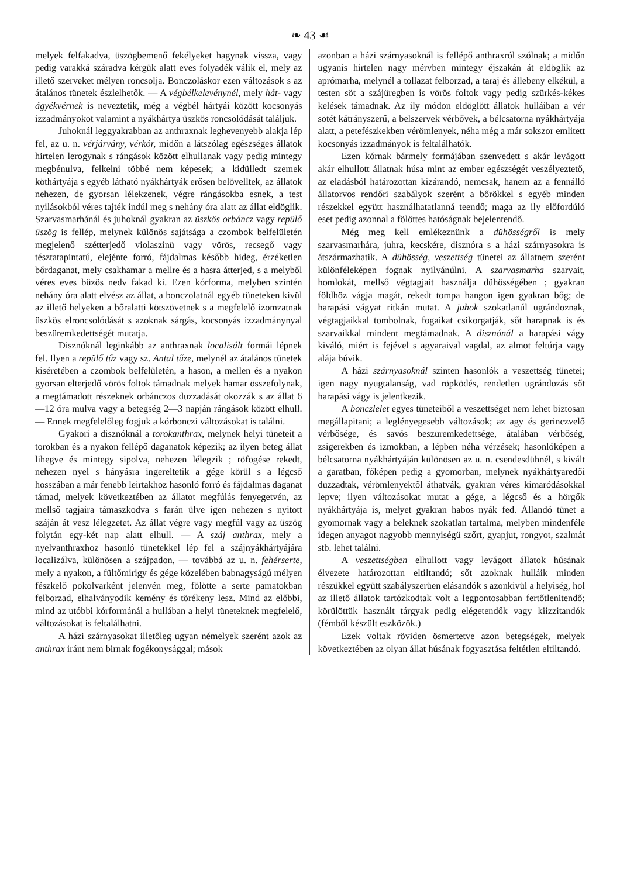❧ 43 ☙
melyek felfakadva, üszögbemenő fekélyeket hagynak vissza, vagy pedig varakká száradva kérgük alatt eves folyadék válik el, mely az illető szerveket mélyen roncsolja. Bonczoláskor ezen változások s az átalános tünetek észlelhetők. — A végbélkelevénynél, mely hát- vagy ágyékvérnek is neveztetik, még a végbél hártyái között kocsonyás izzadmányokot valamint a nyákhártya üszkös roncsolódását találjuk.
Juhoknál leggyakrabban az anthraxnak leghevenyebb alakja lép fel, az u. n. vérjárvány, vérkór, midőn a látszólag egészséges állatok hirtelen lerogynak s rángások között elhullanak vagy pedig mintegy megbénulva, felkelni többé nem képesek; a kidülledt szemek köthártyája s egyéb látható nyákhártyák erősen belövelltek, az állatok nehezen, de gyorsan lélekzenek, végre rángásokba esnek, a test nyilásokból véres tajték indúl meg s nehány óra alatt az állat eldöglik. Szarvasmarhánál és juhoknál gyakran az üszkös orbáncz vagy repülő üszög is fellép, melynek különös sajátsága a czombok belfelületén megjelenő szétterjedő violaszinü vagy vörös, recsegő vagy tésztatapintatú, elejénte forró, fájdalmas később hideg, érzéketlen bőrdaganat, mely csakhamar a mellre és a hasra átterjed, s a melyből véres eves büzös nedv fakad ki. Ezen kórforma, melyben szintén nehány óra alatt elvész az állat, a bonczolatnál egyéb tüneteken kivül az illető helyeken a bőralatti kötszövetnek s a megfelelő izomzatnak üszkös elroncsolódását s azoknak sárgás, kocsonyás izzadmánynyal beszüremkedettségét mutatja.
Disznóknál leginkább az anthraxnak localisált formái lépnek fel. Ilyen a repülő tűz vagy sz. Antal tűze, melynél az átalános tünetek kiséretében a czombok belfelületén, a hason, a mellen és a nyakon gyorsan elterjedő vörös foltok támadnak melyek hamar összefolynak, a megtámadott részeknek orbánczos duzzadását okozzák s az állat 6—12 óra mulva vagy a betegség 2—3 napján rángások között elhull. — Ennek megfelelőleg fogjuk a kórbonczi változásokat is találni.
Gyakori a disznóknál a torokanthrax, melynek helyi tüneteit a torokban és a nyakon fellépő daganatok képezik; az ilyen beteg állat lihegve és mintegy sipolva, nehezen lélegzik ; röfögése rekedt, nehezen nyel s hányásra ingereltetik a gége körül s a légcső hosszában a már fenebb leirtakhoz hasonló forró és fájdalmas daganat támad, melyek következtében az állatot megfúlás fenyegetvén, az mellső tagjaira támaszkodva s farán ülve igen nehezen s nyitott száján át vesz lélegzetet. Az állat végre vagy megfúl vagy az üszög folytán egy-két nap alatt elhull. — A száj anthrax, mely a nyelvanthraxhoz hasonló tünetekkel lép fel a szájnyákhártyájára localizálva, különösen a szájpadon, — továbbá az u. n. fehérserte, mely a nyakon, a fültőmirigy és gége közelében babnagyságú mélyen fészkelő pokolvarként jelenvén meg, fölötte a serte pamatokban felborzad, elhalványodik kemény és törékeny lesz. Mind az előbbi, mind az utóbbi kórformánál a hullában a helyi tüneteknek megfelelő, változásokat is feltalálhatni.
A házi szárnyasokat illetőleg ugyan némelyek szerént azok az anthrax iránt nem birnak fogékonysággal; mások
azonban a házi szárnyasoknál is fellépő anthraxról szólnak; a midőn ugyanis hirtelen nagy mérvben mintegy éjszakán át eldöglik az aprómarha, melynél a tollazat felborzad, a taraj és állebeny elkékül, a testen söt a szájüregben is vörös foltok vagy pedig szürkés-kékes kelések támadnak. Az ily módon eldöglött állatok hulláiban a vér sötét kátrányszerű, a belszervek vérbővek, a bélcsatorna nyákhártyája alatt, a petefészkekben vérömlenyek, néha még a már sokszor emlitett kocsonyás izzadmányok is feltalálhatók.
Ezen kórnak bármely formájában szenvedett s akár levágott akár elhullott állatnak húsa mint az ember egészségét veszélyeztető, az eladásból határozottan kizárandó, nemcsak, hanem az a fennálló állatorvos rendőri szabályok szerént a bőrökkel s egyéb minden részekkel együtt használhatatlanná teendő; maga az ily előfordúló eset pedig azonnal a fölöttes hatóságnak bejelentendő.
Még meg kell emlékeznünk a dühösségről is mely szarvasmarhára, juhra, kecskére, disznóra s a házi szárnyasokra is átszármazhatik. A dühösség, veszettség tünetei az állatnem szerént különféleképen fognak nyilvánúlni. A szarvasmarha szarvait, homlokát, mellső végtagjait használja dühösségében ; gyakran földhöz vágja magát, rekedt tompa hangon igen gyakran bőg; de harapási vágyat ritkán mutat. A juhok szokatlanúl ugrándoznak, végtagjaikkal tombolnak, fogaikat csikorgatják, sőt harapnak is és szarvaikkal mindent megtámadnak. A disznónál a harapási vágy kiváló, miért is fejével s agyaraival vagdal, az almot feltúrja vagy alája búvik.
A házi szárnyasoknál szinten hasonlók a veszettség tünetei; igen nagy nyugtalanság, vad röpködés, rendetlen ugrándozás sőt harapási vágy is jelentkezik.
A bonczlelet egyes tüneteiből a veszettséget nem lehet biztosan megállapitani; a leglényegesebb változások; az agy és gerinczvelő vérbősége, és savós beszüremkedettsége, átalában vérbőség, zsigerekben és izmokban, a lépben néha vérzések; hasonlóképen a bélcsatorna nyákhártyáján különösen az u. n. csendesdühnél, s kivált a garatban, főképen pedig a gyomorban, melynek nyákhártyaredői duzzadtak, vérömlenyektől áthatvák, gyakran véres kimaródásokkal lepve; ilyen változásokat mutat a gége, a légcső és a hörgők nyákhártyája is, melyet gyakran habos nyák fed. Állandó tünet a gyomornak vagy a beleknek szokatlan tartalma, melyben mindenféle idegen anyagot nagyobb mennyiségü szőrt, gyapjut, rongyot, szalmát stb. lehet találni.
A veszettségben elhullott vagy levágott állatok húsának élvezete határozottan eltiltandó; sőt azoknak hulláik minden részükkel együtt szabályszerüen elásandók s azonkivül a helyiség, hol az illető állatok tartózkodtak volt a legpontosabban fertőtlenitendő; körülöttük használt tárgyak pedig elégetendők vagy kiizzitandók (fémből készült eszközök.)
Ezek voltak röviden ösmertetve azon betegségek, melyek következtében az olyan állat húsának fogyasztása feltétlen eltiltandó.